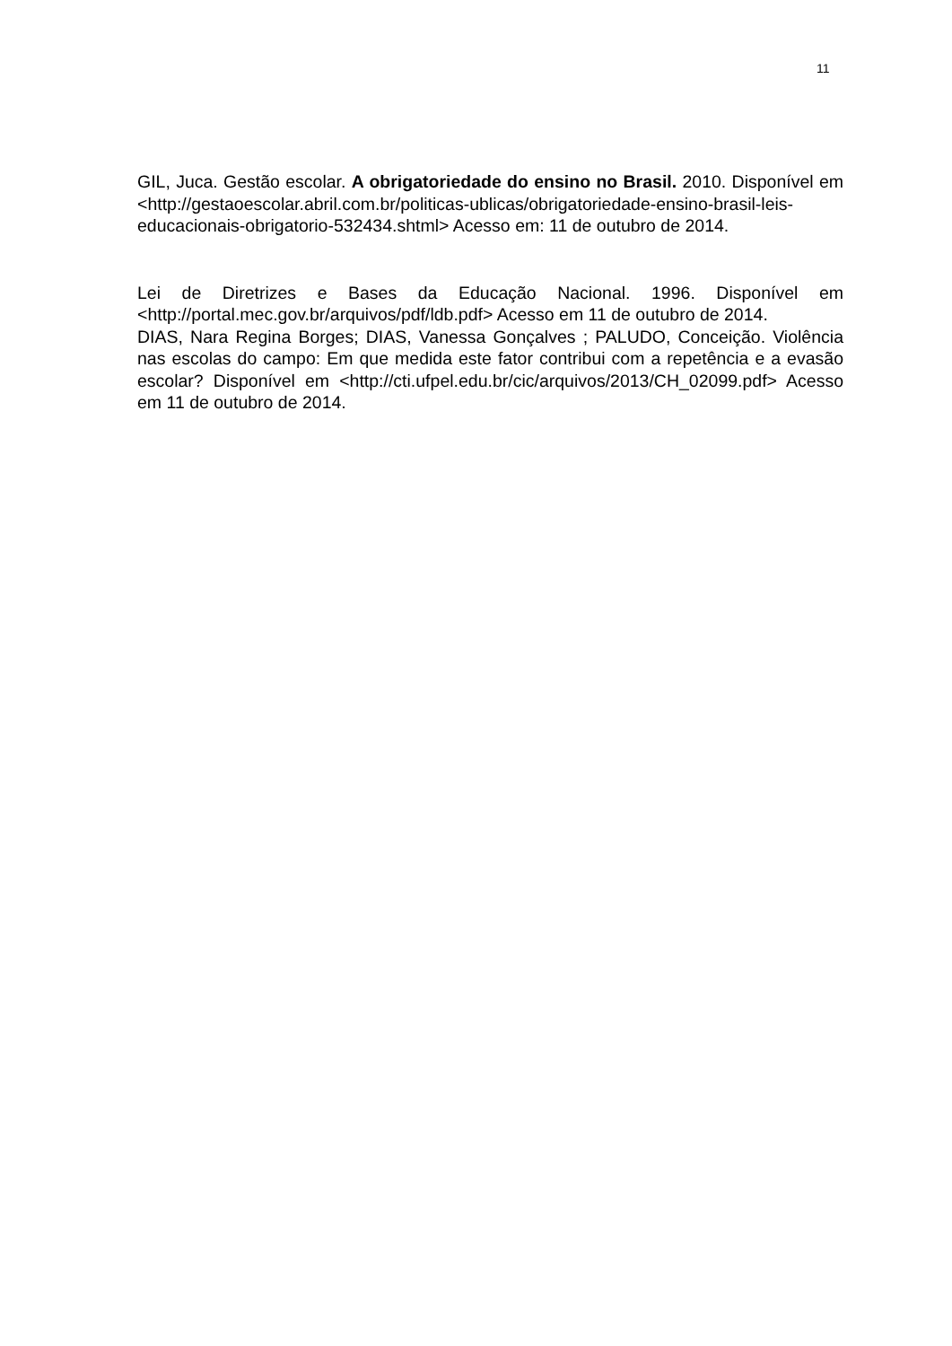11
GIL, Juca. Gestão escolar. A obrigatoriedade do ensino no Brasil. 2010. Disponível em <http://gestaoescolar.abril.com.br/politicas-ublicas/obrigatoriedade-ensino-brasil-leis-educacionais-obrigatorio-532434.shtml> Acesso em: 11 de outubro de 2014.
Lei de Diretrizes e Bases da Educação Nacional. 1996. Disponível em <http://portal.mec.gov.br/arquivos/pdf/ldb.pdf> Acesso em 11 de outubro de 2014.
DIAS, Nara Regina Borges; DIAS, Vanessa Gonçalves ; PALUDO, Conceição. Violência nas escolas do campo: Em que medida este fator contribui com a repetência e a evasão escolar? Disponível em <http://cti.ufpel.edu.br/cic/arquivos/2013/CH_02099.pdf> Acesso em 11 de outubro de 2014.